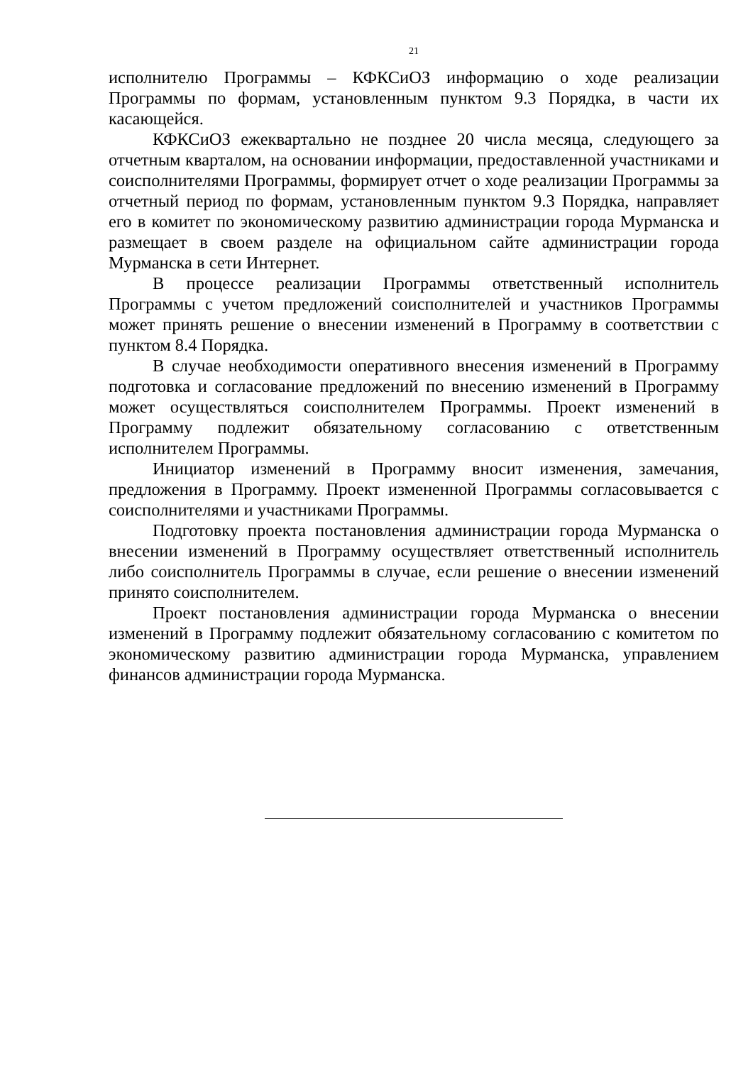21
исполнителю Программы – КФКСиОЗ информацию о ходе реализации Программы по формам, установленным пунктом 9.3 Порядка, в части их касающейся.
КФКСиОЗ ежеквартально не позднее 20 числа месяца, следующего за отчетным кварталом, на основании информации, предоставленной участниками и соисполнителями Программы, формирует отчет о ходе реализации Программы за отчетный период по формам, установленным пунктом 9.3 Порядка, направляет его в комитет по экономическому развитию администрации города Мурманска и размещает в своем разделе на официальном сайте администрации города Мурманска в сети Интернет.
В процессе реализации Программы ответственный исполнитель Программы с учетом предложений соисполнителей и участников Программы может принять решение о внесении изменений в Программу в соответствии с пунктом 8.4 Порядка.
В случае необходимости оперативного внесения изменений в Программу подготовка и согласование предложений по внесению изменений в Программу может осуществляться соисполнителем Программы. Проект изменений в Программу подлежит обязательному согласованию с ответственным исполнителем Программы.
Инициатор изменений в Программу вносит изменения, замечания, предложения в Программу. Проект измененной Программы согласовывается с соисполнителями и участниками Программы.
Подготовку проекта постановления администрации города Мурманска о внесении изменений в Программу осуществляет ответственный исполнитель либо соисполнитель Программы в случае, если решение о внесении изменений принято соисполнителем.
Проект постановления администрации города Мурманска о внесении изменений в Программу подлежит обязательному согласованию с комитетом по экономическому развитию администрации города Мурманска, управлением финансов администрации города Мурманска.